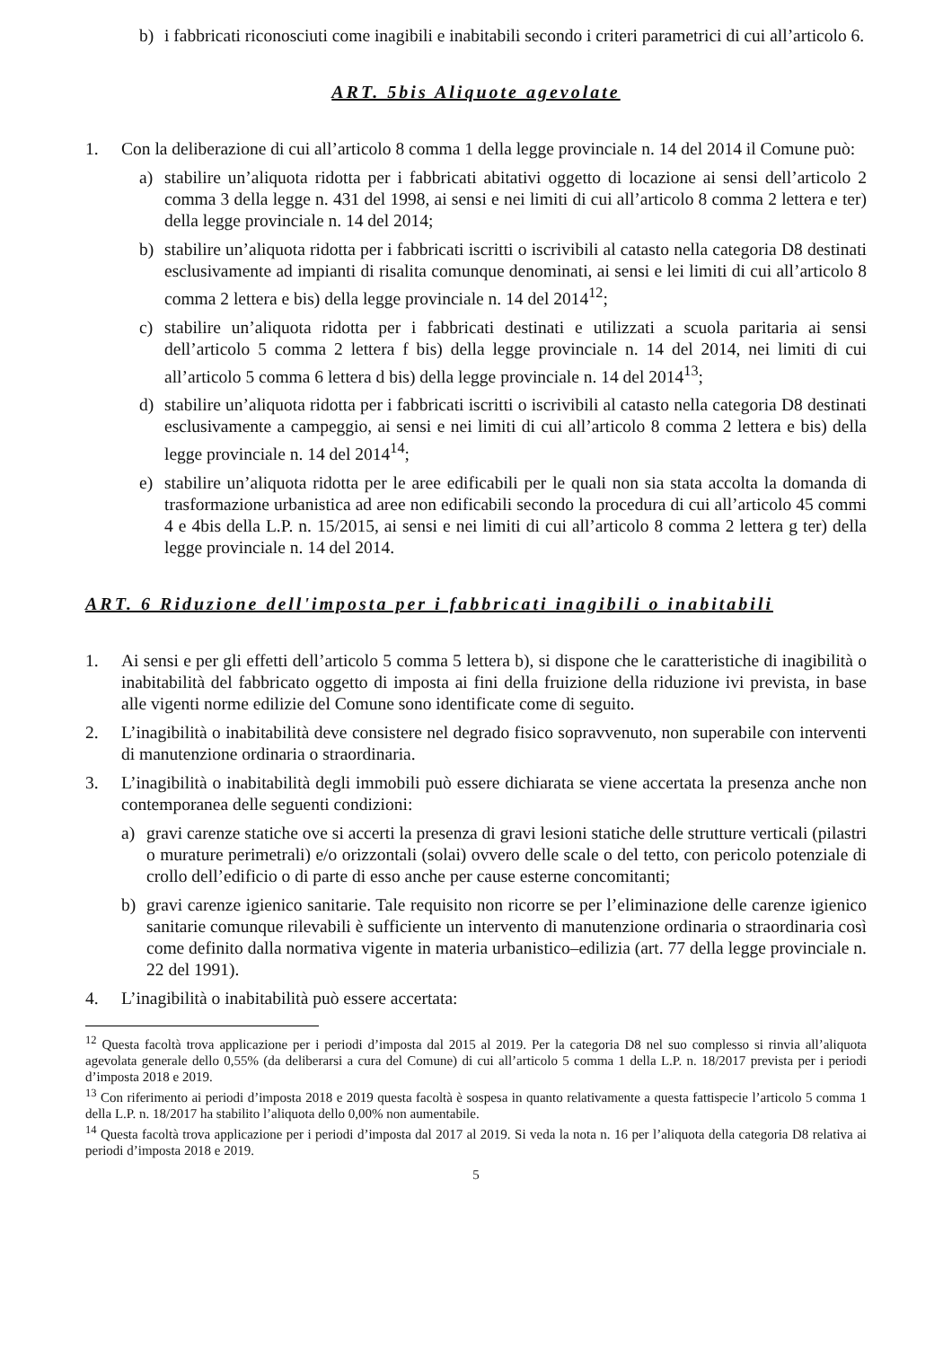b) i fabbricati riconosciuti come inagibili e inabitabili secondo i criteri parametrici di cui all’articolo 6.
ART. 5bis Aliquote agevolate
1. Con la deliberazione di cui all’articolo 8 comma 1 della legge provinciale n. 14 del 2014 il Comune può:
a) stabilire un’aliquota ridotta per i fabbricati abitativi oggetto di locazione ai sensi dell’articolo 2 comma 3 della legge n. 431 del 1998, ai sensi e nei limiti di cui all’articolo 8 comma 2 lettera e ter) della legge provinciale n. 14 del 2014;
b) stabilire un’aliquota ridotta per i fabbricati iscritti o iscrivibili al catasto nella categoria D8 destinati esclusivamente ad impianti di risalita comunque denominati, ai sensi e lei limiti di cui all’articolo 8 comma 2 lettera e bis) della legge provinciale n. 14 del 2014<sup>12</sup>;
c) stabilire un’aliquota ridotta per i fabbricati destinati e utilizzati a scuola paritaria ai sensi dell’articolo 5 comma 2 lettera f bis) della legge provinciale n. 14 del 2014, nei limiti di cui all’articolo 5 comma 6 lettera d bis) della legge provinciale n. 14 del 2014<sup>13</sup>;
d) stabilire un’aliquota ridotta per i fabbricati iscritti o iscrivibili al catasto nella categoria D8 destinati esclusivamente a campeggio, ai sensi e nei limiti di cui all’articolo 8 comma 2 lettera e bis) della legge provinciale n. 14 del 2014<sup>14</sup>;
e) stabilire un’aliquota ridotta per le aree edificabili per le quali non sia stata accolta la domanda di trasformazione urbanistica ad aree non edificabili secondo la procedura di cui all’articolo 45 commi 4 e 4bis della L.P. n. 15/2015, ai sensi e nei limiti di cui all’articolo 8 comma 2 lettera g ter) della legge provinciale n. 14 del 2014.
ART. 6 Riduzione dell'imposta per i fabbricati inagibili o inabitabili
1. Ai sensi e per gli effetti dell’articolo 5 comma 5 lettera b), si dispone che le caratteristiche di inagibilità o inabitabilità del fabbricato oggetto di imposta ai fini della fruizione della riduzione ivi prevista, in base alle vigenti norme edilizie del Comune sono identificate come di seguito.
2. L’inagibilità o inabitabilità deve consistere nel degrado fisico sopravvenuto, non superabile con interventi di manutenzione ordinaria o straordinaria.
3. L’inagibilità o inabitabilità degli immobili può essere dichiarata se viene accertata la presenza anche non contemporanea delle seguenti condizioni:
a) gravi carenze statiche ove si accerti la presenza di gravi lesioni statiche delle strutture verticali (pilastri o murature perimetrali) e/o orizzontali (solai) ovvero delle scale o del tetto, con pericolo potenziale di crollo dell’edificio o di parte di esso anche per cause esterne concomitanti;
b) gravi carenze igienico sanitarie. Tale requisito non ricorre se per l’eliminazione delle carenze igienico sanitarie comunque rilevabili è sufficiente un intervento di manutenzione ordinaria o straordinaria così come definito dalla normativa vigente in materia urbanistico–edilizia (art. 77 della legge provinciale n. 22 del 1991).
4. L’inagibilità o inabitabilità può essere accertata:
<sup>12</sup> Questa facoltà trova applicazione per i periodi d’imposta dal 2015 al 2019. Per la categoria D8 nel suo complesso si rinvia all’aliquota agevolata generale dello 0,55% (da deliberarsi a cura del Comune) di cui all’articolo 5 comma 1 della L.P. n. 18/2017 prevista per i periodi d’imposta 2018 e 2019.
<sup>13</sup> Con riferimento ai periodi d’imposta 2018 e 2019 questa facoltà è sospesa in quanto relativamente a questa fattispecie l’articolo 5 comma 1 della L.P. n. 18/2017 ha stabilito l’aliquota dello 0,00% non aumentabile.
<sup>14</sup> Questa facoltà trova applicazione per i periodi d’imposta dal 2017 al 2019. Si veda la nota n. 16 per l’aliquota della categoria D8 relativa ai periodi d’imposta 2018 e 2019.
5